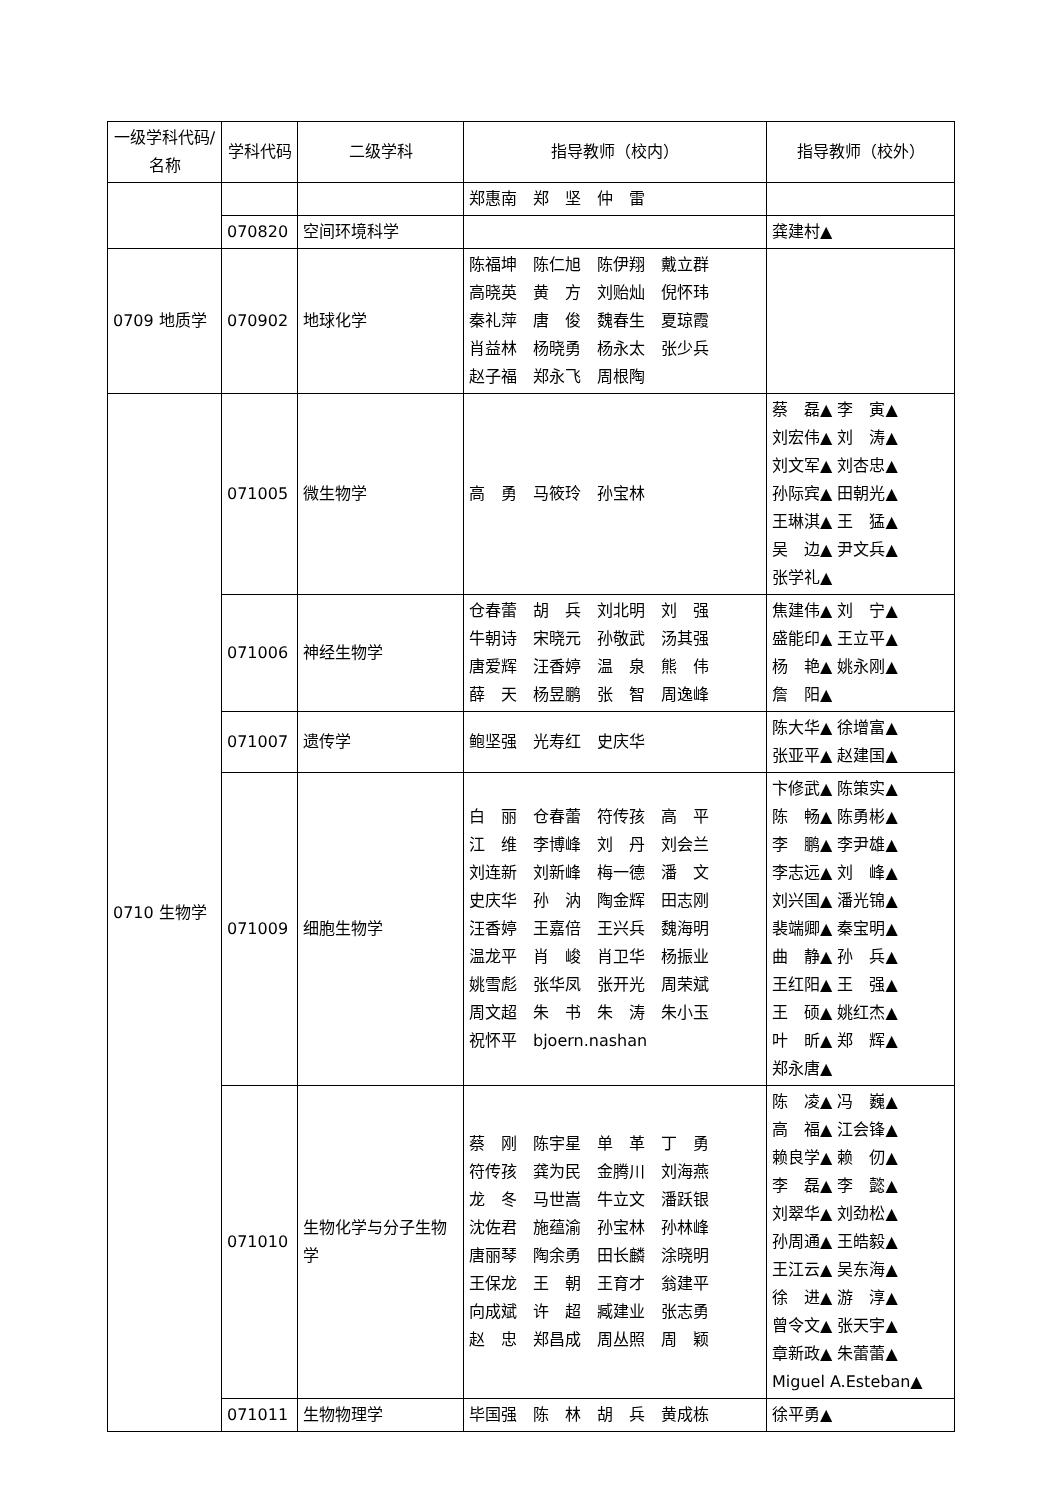| 一级学科代码/名称 | 学科代码 | 二级学科 | 指导教师（校内） | 指导教师（校外） |
| --- | --- | --- | --- | --- |
| | | | 郑惠南 郑 坚 仲 雷 | |
| | 070820 | 空间环境科学 | | 龚建村▲ |
| 0709 地质学 | 070902 | 地球化学 | 陈福坤 陈仁旭 陈伊翔 戴立群 高晓英 黄 方 刘贻灿 倪怀玮 秦礼萍 唐 俊 魏春生 夏琼霞 肖益林 杨晓勇 杨永太 张少兵 赵子福 郑永飞 周根陶 | |
| 0710 生物学 | 071005 | 微生物学 | 高 勇 马筱玲 孙宝林 | 蔡 磊▲ 李 寅▲ 刘宏伟▲ 刘 涛▲ 刘文军▲ 刘杏忠▲ 孙际宾▲ 田朝光▲ 王琳淇▲ 王 猛▲ 吴 边▲ 尹文兵▲ 张学礼▲ |
| | 071006 | 神经生物学 | 仓春蕾 胡 兵 刘北明 刘 强 牛朝诗 宋晓元 孙敬武 汤其强 唐爱辉 汪香婷 温 泉 熊 伟 薛 天 杨昱鹏 张 智 周逸峰 | 焦建伟▲ 刘 宁▲ 盛能印▲ 王立平▲ 杨 艳▲ 姚永刚▲ 詹 阳▲ |
| | 071007 | 遗传学 | 鲍坚强 光寿红 史庆华 | 陈大华▲ 徐增富▲ 张亚平▲ 赵建国▲ |
| | 071009 | 细胞生物学 | 白 丽 仓春蕾 符传孩 高 平 江 维 李博峰 刘 丹 刘会兰 刘连新 刘新峰 梅一德 潘 文 史庆华 孙 汭 陶金辉 田志刚 汪香婷 王嘉倍 王兴兵 魏海明 温龙平 肖 峻 肖卫华 杨振业 姚雪彪 张华凤 张开光 周荣斌 周文超 朱 书 朱 涛 朱小玉 祝怀平 bjoern.nashan | 卞修武▲ 陈策实▲ 陈 畅▲ 陈勇彬▲ 李 鹏▲ 李尹雄▲ 李志远▲ 刘 峰▲ 刘兴国▲ 潘光锦▲ 裴端卿▲ 秦宝明▲ 曲 静▲ 孙 兵▲ 王红阳▲ 王 强▲ 王 硕▲ 姚红杰▲ 叶 昕▲ 郑 辉▲ 郑永唐▲ |
| | 071010 | 生物化学与分子生物学 | 蔡 刚 陈宇星 单 革 丁 勇 符传孩 龚为民 金腾川 刘海燕 龙 冬 马世嵩 牛立文 潘跃银 沈佐君 施蕴渝 孙宝林 孙林峰 唐丽琴 陶余勇 田长麟 涂晓明 王保龙 王 朝 王育才 翁建平 向成斌 许 超 臧建业 张志勇 赵 忠 郑昌成 周丛照 周 颖 | 陈 凌▲ 冯 巍▲ 高 福▲ 江会锋▲ 赖良学▲ 赖 仞▲ 李 磊▲ 李 懿▲ 刘翠华▲ 刘劲松▲ 孙周通▲ 王皓毅▲ 王江云▲ 吴东海▲ 徐 进▲ 游 淳▲ 曾令文▲ 张天宇▲ 章新政▲ 朱蕾蕾▲ Miguel A.Esteban▲ |
| | 071011 | 生物物理学 | 毕国强 陈 林 胡 兵 黄成栋 | 徐平勇▲ |